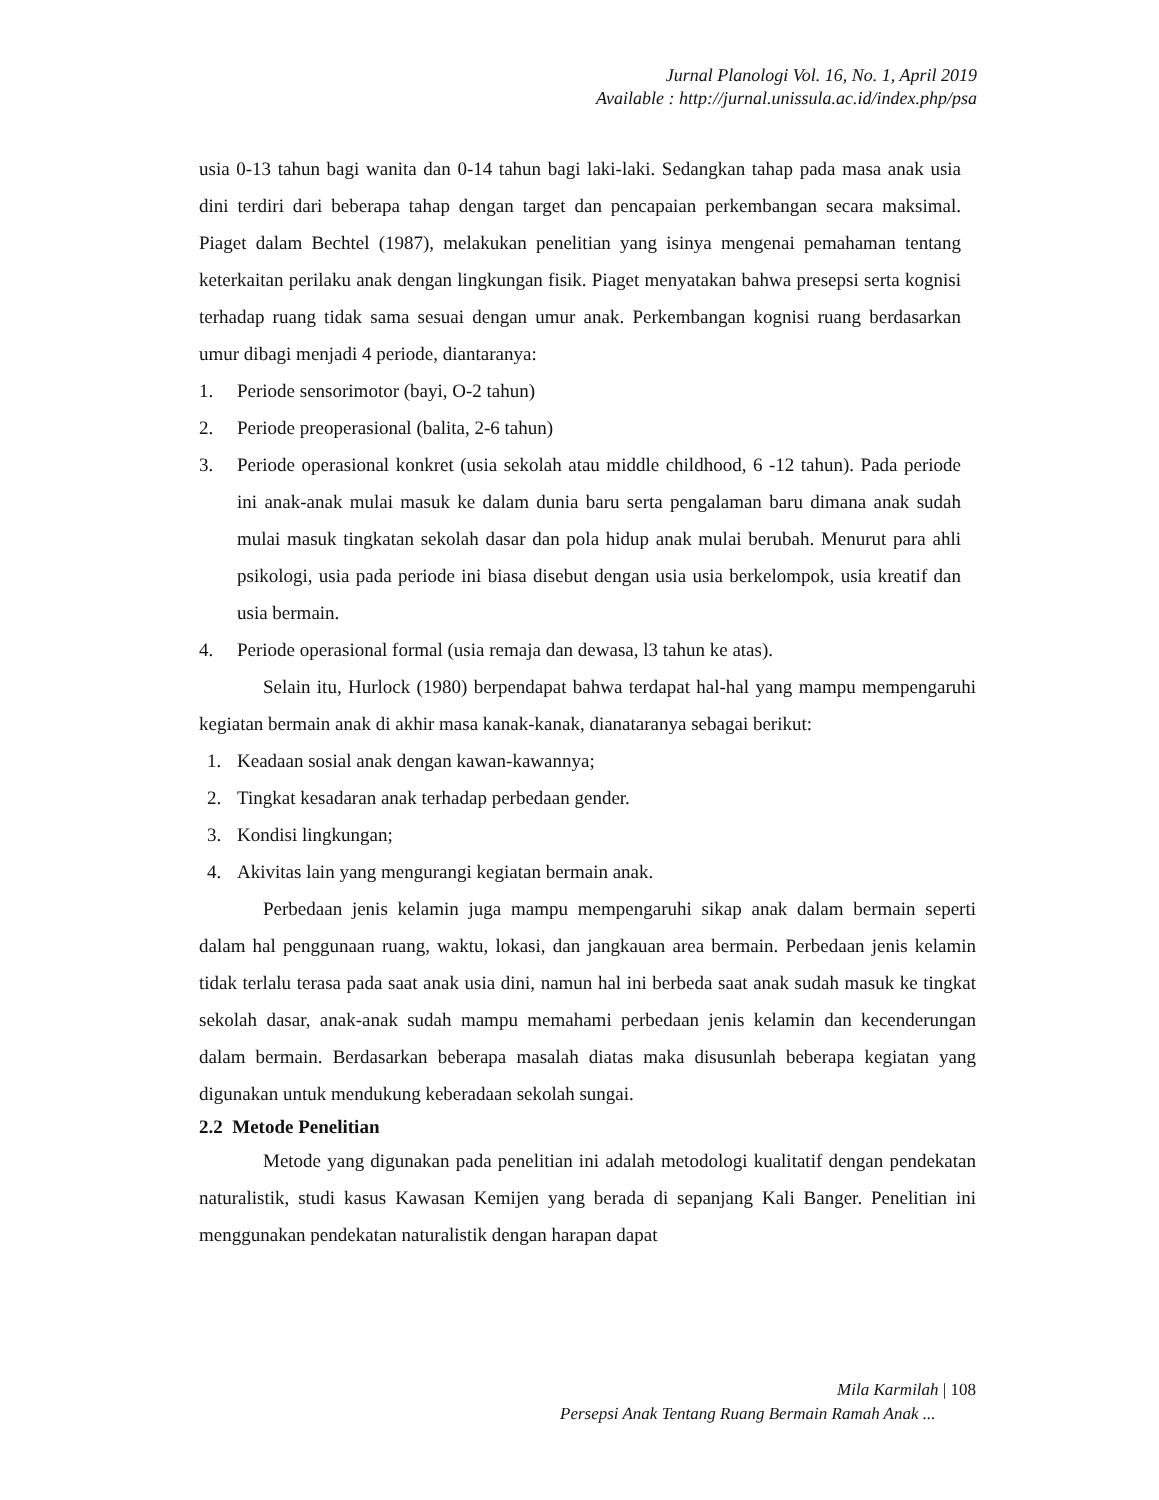Jurnal Planologi Vol. 16, No. 1, April 2019
Available : http://jurnal.unissula.ac.id/index.php/psa
usia 0-13 tahun bagi wanita dan 0-14 tahun bagi laki-laki. Sedangkan tahap pada masa anak usia dini terdiri dari beberapa tahap dengan target dan pencapaian perkembangan secara maksimal. Piaget dalam Bechtel (1987), melakukan penelitian yang isinya mengenai pemahaman tentang keterkaitan perilaku anak dengan lingkungan fisik. Piaget menyatakan bahwa presepsi serta kognisi terhadap ruang tidak sama sesuai dengan umur anak. Perkembangan kognisi ruang berdasarkan umur dibagi menjadi 4 periode, diantaranya:
1. Periode sensorimotor (bayi, O-2 tahun)
2. Periode preoperasional (balita, 2-6 tahun)
3. Periode operasional konkret (usia sekolah atau middle childhood, 6 -12 tahun). Pada periode ini anak-anak mulai masuk ke dalam dunia baru serta pengalaman baru dimana anak sudah mulai masuk tingkatan sekolah dasar dan pola hidup anak mulai berubah. Menurut para ahli psikologi, usia pada periode ini biasa disebut dengan usia usia berkelompok, usia kreatif dan usia bermain.
4. Periode operasional formal (usia remaja dan dewasa, l3 tahun ke atas).
Selain itu, Hurlock (1980) berpendapat bahwa terdapat hal-hal yang mampu mempengaruhi kegiatan bermain anak di akhir masa kanak-kanak, dianataranya sebagai berikut:
1. Keadaan sosial anak dengan kawan-kawannya;
2. Tingkat kesadaran anak terhadap perbedaan gender.
3. Kondisi lingkungan;
4. Akivitas lain yang mengurangi kegiatan bermain anak.
Perbedaan jenis kelamin juga mampu mempengaruhi sikap anak dalam bermain seperti dalam hal penggunaan ruang, waktu, lokasi, dan jangkauan area bermain. Perbedaan jenis kelamin tidak terlalu terasa pada saat anak usia dini, namun hal ini berbeda saat anak sudah masuk ke tingkat sekolah dasar, anak-anak sudah mampu memahami perbedaan jenis kelamin dan kecenderungan dalam bermain. Berdasarkan beberapa masalah diatas maka disusunlah beberapa kegiatan yang digunakan untuk mendukung keberadaan sekolah sungai.
2.2 Metode Penelitian
Metode yang digunakan pada penelitian ini adalah metodologi kualitatif dengan pendekatan naturalistik, studi kasus Kawasan Kemijen yang berada di sepanjang Kali Banger. Penelitian ini menggunakan pendekatan naturalistik dengan harapan dapat
Mila Karmilah | 108
Persepsi Anak Tentang Ruang Bermain Ramah Anak ...